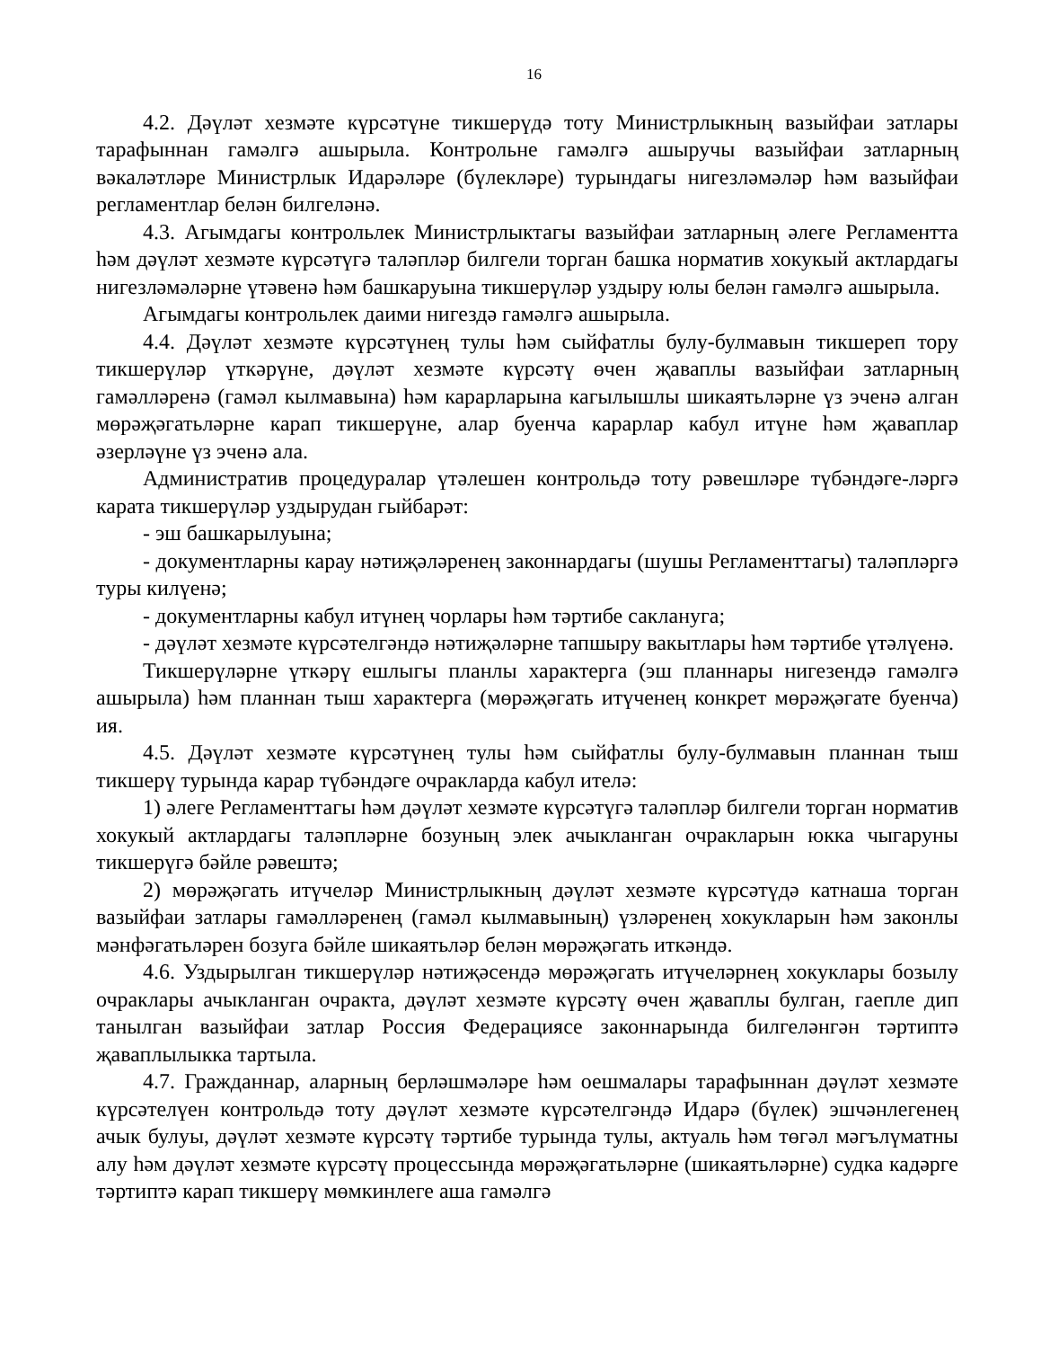16
4.2. Дәүләт хезмәте күрсәтүне тикшерүдә тоту Министрлыкның вазыйфаи затлары тарафыннан гамәлгә ашырыла. Контрольне гамәлгә ашыручы вазыйфаи затларның вәкаләтләре Министрлык Идарәләре (бүлекләре) турындагы нигезләмәләр һәм вазыйфаи регламентлар белән билгеләнә.
4.3. Агымдагы контрольлек Министрлыктагы вазыйфаи затларның әлеге Регламентта һәм дәүләт хезмәте күрсәтүгә таләпләр билгели торган башка норматив хокукый актлардагы нигезләмәләрне үтәвенә һәм башкаруына тикшерүләр уздыру юлы белән гамәлгә ашырыла.
Агымдагы контрольлек даими нигездә гамәлгә ашырыла.
4.4. Дәүләт хезмәте күрсәтүнең тулы һәм сыйфатлы булу-булмавын тикшереп тору тикшерүләр үткәрүне, дәүләт хезмәте күрсәтү өчен җаваплы вазыйфаи затларның гамәлләренә (гамәл кылмавына) һәм карарларына кагылышлы шикаятьләрне үз эченә алган мөрәҗәгатьләрне карап тикшерүне, алар буенча карарлар кабул итүне һәм җаваплар әзерләүне үз эченә ала.
Административ процедуралар үтәлешен контрольдә тоту рәвешләре түбәндәге-ләргә карата тикшерүләр уздырудан гыйбарәт:
- эш башкарылуына;
- документларны карау нәтиҗәләренең законнардагы (шушы Регламенттагы) таләпләргә туры килүенә;
- документларны кабул итүнең чорлары һәм тәртибе саклануга;
- дәүләт хезмәте күрсәтелгәндә нәтиҗәләрне тапшыру вакытлары һәм тәртибе үтәлүенә.
Тикшерүләрне үткәрү ешлыгы планлы характерга (эш планнары нигезендә гамәлгә ашырыла) һәм планнан тыш характерга (мөрәҗәгать итүченең конкрет мөрәҗәгате буенча) ия.
4.5. Дәүләт хезмәте күрсәтүнең тулы һәм сыйфатлы булу-булмавын планнан тыш тикшерү турында карар түбәндәге очракларда кабул ителә:
1) әлеге Регламенттагы һәм дәүләт хезмәте күрсәтүгә таләпләр билгели торган норматив хокукый актлардагы таләпләрне бозуның элек ачыкланган очракларын юкка чыгаруны тикшерүгә бәйле рәвештә;
2) мөрәҗәгать итүчеләр Министрлыкның дәүләт хезмәте күрсәтүдә катнаша торган вазыйфаи затлары гамәлләренең (гамәл кылмавының) үзләренең хокукларын һәм законлы мәнфәгатьләрен бозуга бәйле шикаятьләр белән мөрәҗәгать иткәндә.
4.6. Уздырылган тикшерүләр нәтиҗәсендә мөрәҗәгать итүчеләрнең хокуклары бозылу очраклары ачыкланган очракта, дәүләт хезмәте күрсәтү өчен җаваплы булган, гаепле дип танылган вазыйфаи затлар Россия Федерациясе законнарында билгеләнгән тәртиптә җаваплылыкка тартыла.
4.7. Гражданнар, аларның берләшмәләре һәм оешмалары тарафыннан дәүләт хезмәте күрсәтелүен контрольдә тоту дәүләт хезмәте күрсәтелгәндә Идарә (бүлек) эшчәнлегенең ачык булуы, дәүләт хезмәте күрсәтү тәртибе турында тулы, актуаль һәм төгәл мәгълүматны алу һәм дәүләт хезмәте күрсәтү процессында мөрәҗәгатьләрне (шикаятьләрне) судка кадәрге тәртиптә карап тикшерү мөмкинлеге аша гамәлгә